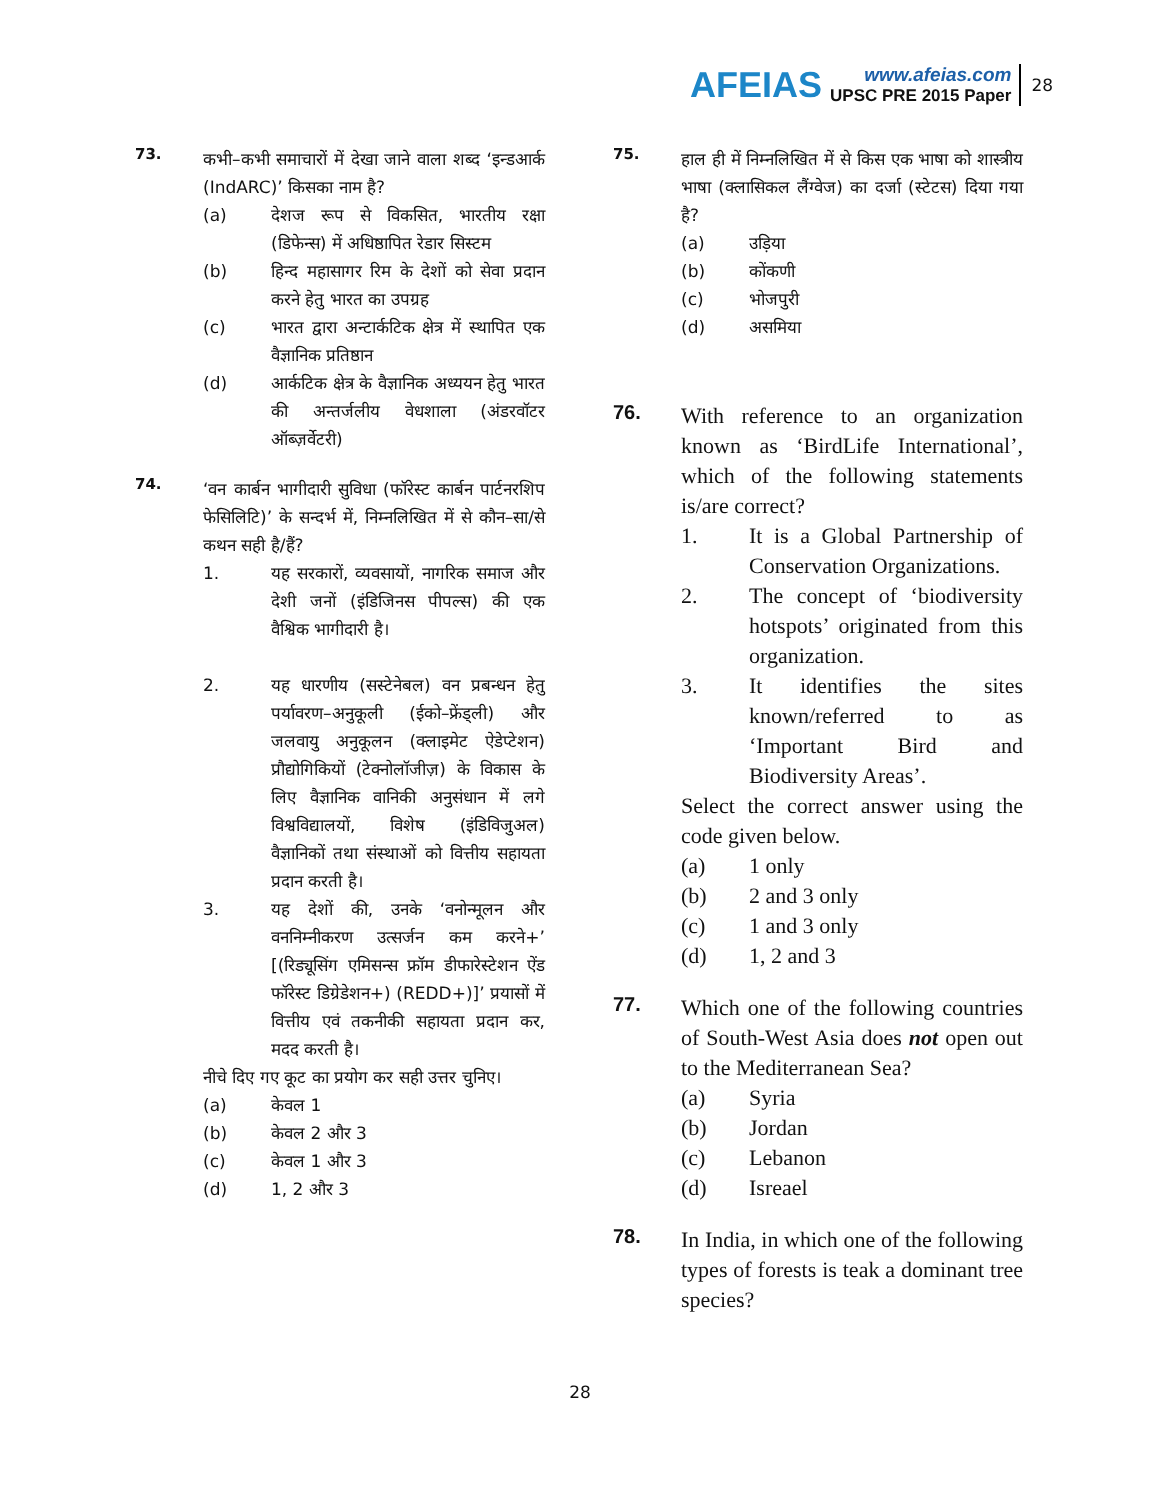AFEIAS
www.afeias.com
UPSC PRE 2015 Paper
28
73.
कभी–कभी समाचारों में देखा जाने वाला शब्द ‘इन्डआर्क (IndARC)’ किसका नाम है?
(a) देशज रूप से विकसित, भारतीय रक्षा (डिफेन्स) में अधिष्ठापित रेडार सिस्टम
(b) हिन्द महासागर रिम के देशों को सेवा प्रदान करने हेतु भारत का उपग्रह
(c) भारत द्वारा अन्टार्कटिक क्षेत्र में स्थापित एक वैज्ञानिक प्रतिष्ठान
(d) आर्कटिक क्षेत्र के वैज्ञानिक अध्ययन हेतु भारत की अन्तर्जलीय वेधशाला (अंडरवॉटर ऑब्ज़र्वेटरी)
74.
‘वन कार्बन भागीदारी सुविधा (फॉरेस्ट कार्बन पार्टनरशिप फेसिलिटि)’ के सन्दर्भ में, निम्नलिखित में से कौन–सा/से कथन सही है/हैं?
1. यह सरकारों, व्यवसायों, नागरिक समाज और देशी जनों (इंडिजिनस पीपल्स) की एक वैश्विक भागीदारी है।
2. यह धारणीय (सस्टेनेबल) वन प्रबन्धन हेतु पर्यावरण–अनुकूली (ईको–फ्रेंड्ली) और जलवायु अनुकूलन (क्लाइमेट ऐडेप्टेशन) प्रौद्योगिकियों (टेक्नोलॉजीज़) के विकास के लिए वैज्ञानिक वानिकी अनुसंधान में लगे विश्वविद्यालयों, विशेष (इंडिविजुअल) वैज्ञानिकों तथा संस्थाओं को वित्तीय सहायता प्रदान करती है।
3. यह देशों की, उनके ‘वनोन्मूलन और वननिम्नीकरण उत्सर्जन कम करने+’ [(रिड्यूसिंग एमिसन्स फ्रॉम डीफारेस्टेशन ऐंड फॉरेस्ट डिग्रेडेशन+) (REDD+)]’ प्रयासों में वित्तीय एवं तकनीकी सहायता प्रदान कर, मदद करती है।
नीचे दिए गए कूट का प्रयोग कर सही उत्तर चुनिए।
(a) केवल 1
(b) केवल 2 और 3
(c) केवल 1 और 3
(d) 1, 2 और 3
75.
हाल ही में निम्नलिखित में से किस एक भाषा को शास्त्रीय भाषा (क्लासिकल लैंग्वेज) का दर्जा (स्टेटस) दिया गया है?
(a) उड़िया
(b) कोंकणी
(c) भोजपुरी
(d) असमिया
76.
With reference to an organization known as ‘BirdLife International’, which of the following statements is/are correct?
1. It is a Global Partnership of Conservation Organizations.
2. The concept of ‘biodiversity hotspots’ originated from this organization.
3. It identifies the sites known/referred to as ‘Important Bird and Biodiversity Areas’.
Select the correct answer using the code given below.
(a) 1 only
(b) 2 and 3 only
(c) 1 and 3 only
(d) 1, 2 and 3
77.
Which one of the following countries of South-West Asia does not open out to the Mediterranean Sea?
(a) Syria
(b) Jordan
(c) Lebanon
(d) Isreael
78.
In India, in which one of the following types of forests is teak a dominant tree species?
28